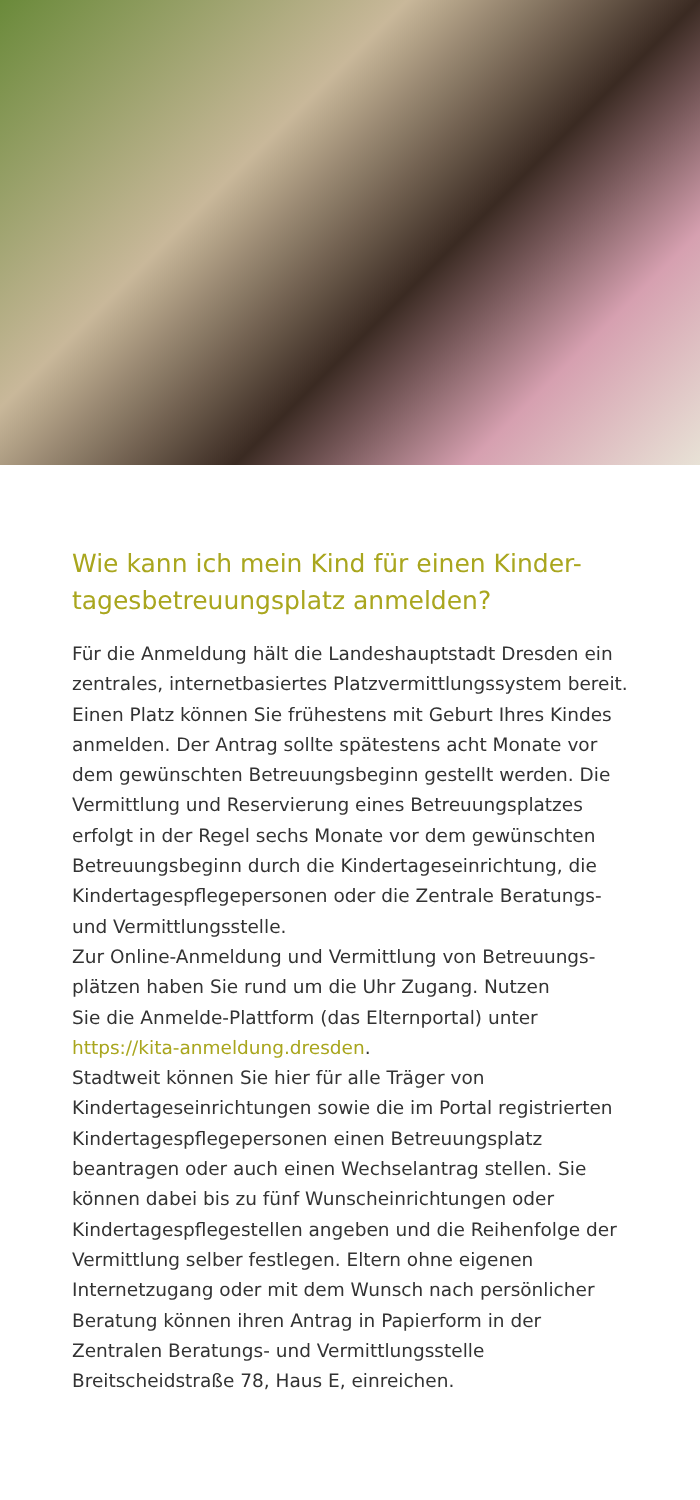Wie kann ich mein Kind für einen Kinder-
tagesbetreuungsplatz anmelden?
Für die Anmeldung hält die Landeshauptstadt Dresden ein zentrales, internetbasiertes Platzvermittlungssystem bereit. Einen Platz können Sie frühestens mit Geburt Ihres Kindes anmelden. Der Antrag sollte spätestens acht Monate vor dem gewünschten Betreuungsbeginn gestellt werden. Die Vermittlung und Reservierung eines Betreuungsplatzes erfolgt in der Regel sechs Monate vor dem gewünschten Betreuungsbeginn durch die Kindertageseinrichtung, die Kindertagespflegepersonen oder die Zentrale Beratungs- und Vermittlungsstelle.
Zur Online-Anmeldung und Vermittlung von Betreuungs­plätzen haben Sie rund um die Uhr Zugang. Nutzen
Sie die Anmelde-Plattform (das Elternportal) unter
https://kita-anmeldung.dresden.
Stadtweit können Sie hier für alle Träger von Kindertageseinrichtungen sowie die im Portal registrierten Kindertagespflegepersonen einen Betreuungsplatz beantragen oder auch einen Wechselantrag stellen. Sie können dabei bis zu fünf Wunscheinrichtungen oder Kindertagespflegestellen angeben und die Reihenfolge der Vermittlung selber festlegen. Eltern ohne eigenen Internetzugang oder mit dem Wunsch nach persönlicher Beratung können ihren Antrag in Papierform in der Zentralen Beratungs- und Vermittlungsstelle Breitscheidstraße 78, Haus E, einreichen.